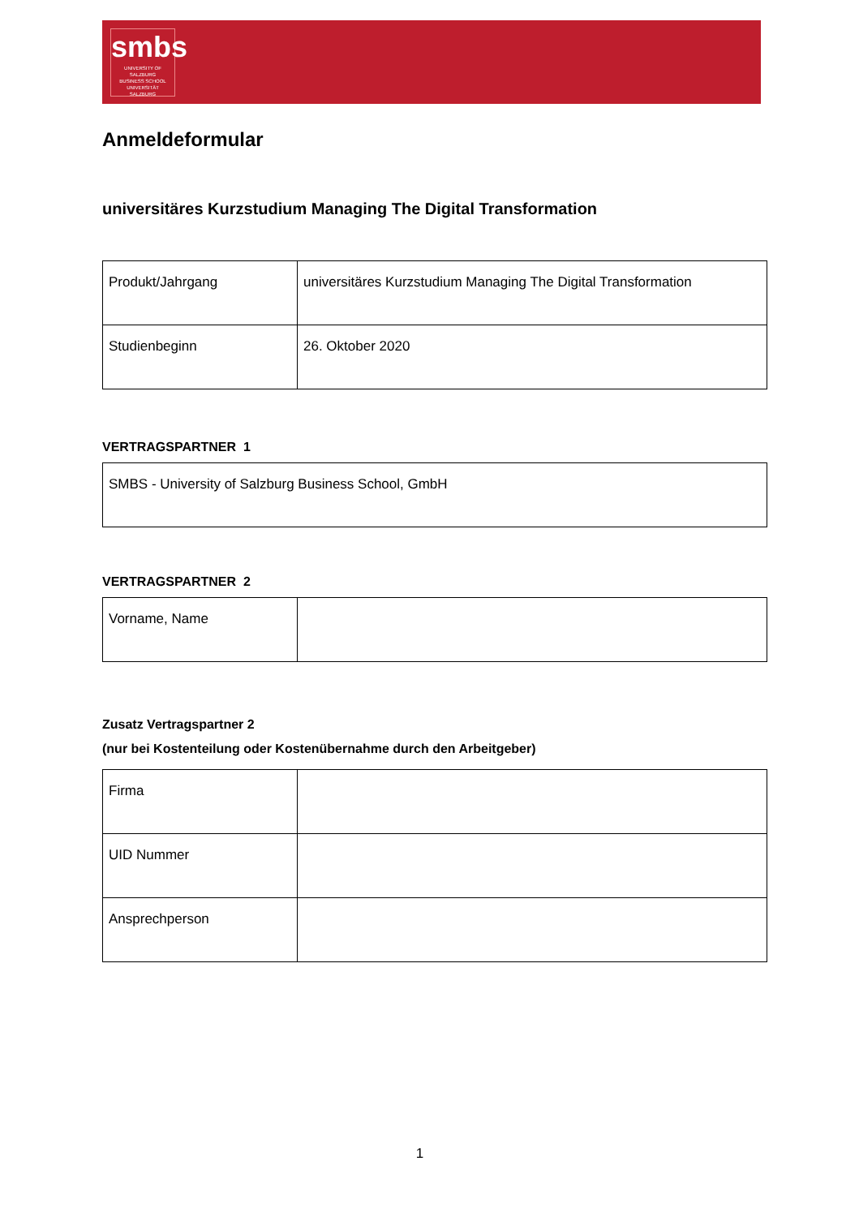smbs
UNIVERSITY OF SALZBURG
BUSINESS SCHOOL
UNIVERSITÄT
SALZBURG
Anmeldeformular
universitäres Kurzstudium Managing The Digital Transformation
| Produkt/Jahrgang | universitäres Kurzstudium Managing The Digital Transformation |
| Studienbeginn | 26. Oktober 2020 |
VERTRAGSPARTNER 1
| SMBS - University of Salzburg Business School, GmbH |
VERTRAGSPARTNER 2
| Vorname, Name | |
Zusatz Vertragspartner 2
(nur bei Kostenteilung oder Kostenübernahme durch den Arbeitgeber)
| Firma | |
| UID Nummer | |
| Ansprechperson | |
1